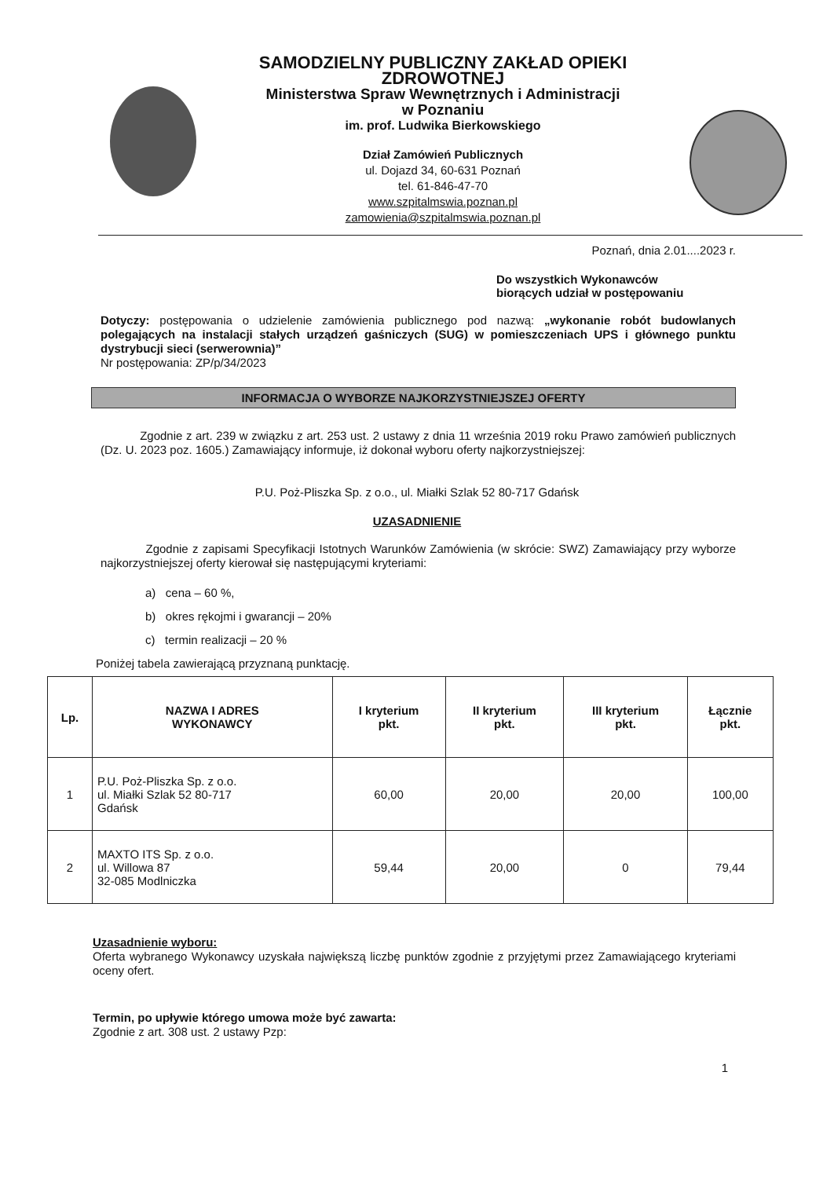SAMODZIELNY PUBLICZNY ZAKŁAD OPIEKI ZDROWOTNEJ
Ministerstwa Spraw Wewnętrznych i Administracji
w Poznaniu
im. prof. Ludwika Bierkowskiego
Dział Zamówień Publicznych
ul. Dojazd 34, 60-631 Poznań
tel. 61-846-47-70
www.szpitalmswia.poznan.pl
zamowienia@szpitalmswia.poznan.pl
Poznań, dnia 2.01....2023 r.
Do wszystkich Wykonawców
biorących udział w postępowaniu
Dotyczy: postępowania o udzielenie zamówienia publicznego pod nazwą: „wykonanie robót budowlanych polegających na instalacji stałych urządzeń gaśniczych (SUG) w pomieszczeniach UPS i głównego punktu dystrybucji sieci (serwerownia)”
Nr postępowania: ZP/p/34/2023
INFORMACJA O WYBORZE NAJKORZYSTNIEJSZEJ OFERTY
Zgodnie z art. 239 w związku z art. 253 ust. 2 ustawy z dnia 11 września 2019 roku Prawo zamówień publicznych (Dz. U. 2023 poz. 1605.) Zamawiający informuje, iż dokonał wyboru oferty najkorzystniejszej:
P.U. Poż-Pliszka Sp. z o.o., ul. Miałki Szlak 52 80-717 Gdańsk
UZASADNIENIE
Zgodnie z zapisami Specyfikacji Istotnych Warunków Zamówienia (w skrócie: SWZ) Zamawiający przy wyborze najkorzystniejszej oferty kierował się następującymi kryteriami:
a) cena – 60 %,
b) okres rękojmi i gwarancji – 20%
c) termin realizacji – 20 %
Poniżej tabela zawierającą przyznaną punktację.
| Lp. | NAZWA I ADRES WYKONAWCY | I kryterium pkt. | II kryterium pkt. | III kryterium pkt. | Łącznie pkt. |
| --- | --- | --- | --- | --- | --- |
| 1 | P.U. Poż-Pliszka Sp. z o.o. ul. Miałki Szlak 52 80-717 Gdańsk | 60,00 | 20,00 | 20,00 | 100,00 |
| 2 | MAXTO ITS Sp. z o.o. ul. Willowa 87 32-085 Modlniczka | 59,44 | 20,00 | 0 | 79,44 |
Uzasadnienie wyboru:
Oferta wybranego Wykonawcy uzyskała największą liczbę punktów zgodnie z przyjętymi przez Zamawiającego kryteriami oceny ofert.
Termin, po upływie którego umowa może być zawarta:
Zgodnie z art. 308 ust. 2 ustawy Pzp:
1